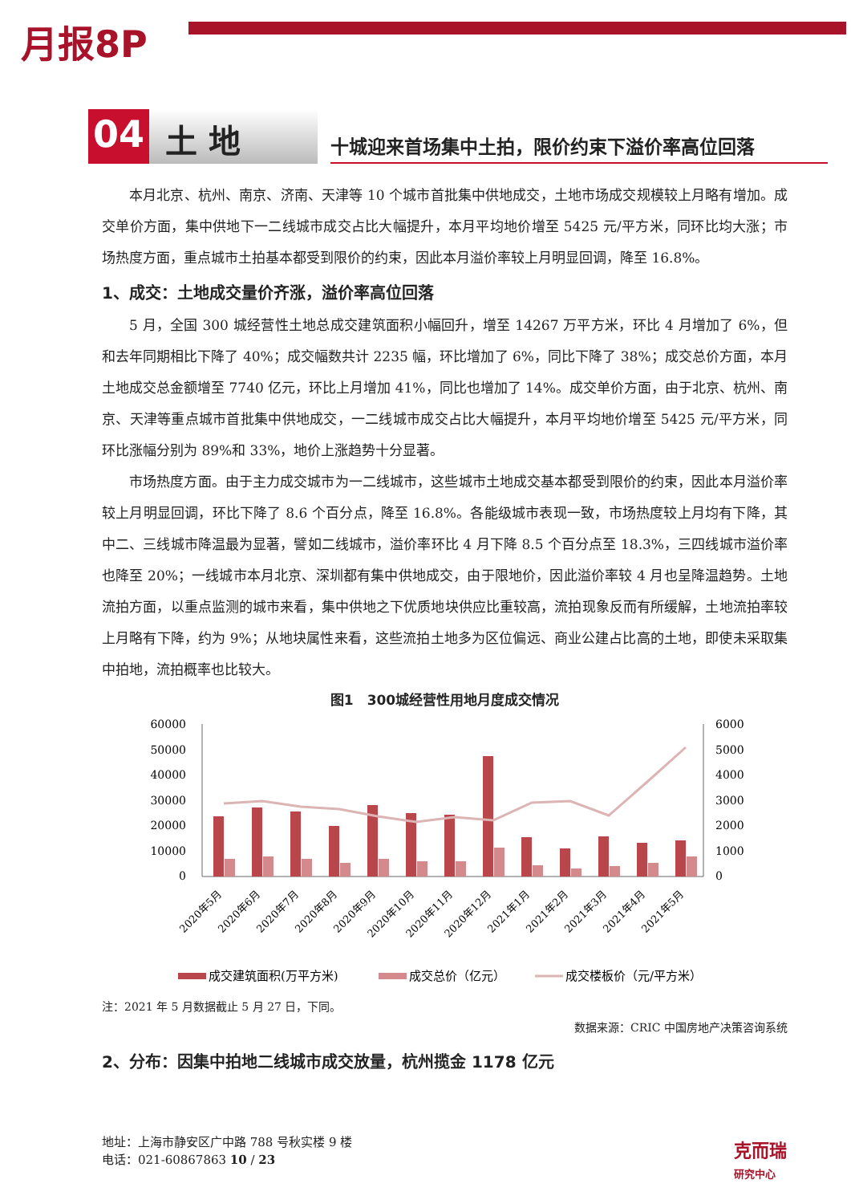月报8P
04
土 地
十城迎来首场集中土拍，限价约束下溢价率高位回落
本月北京、杭州、南京、济南、天津等 10 个城市首批集中供地成交，土地市场成交规模较上月略有增加。成交单价方面，集中供地下一二线城市成交占比大幅提升，本月平均地价增至 5425 元/平方米，同环比均大涨；市场热度方面，重点城市土拍基本都受到限价的约束，因此本月溢价率较上月明显回调，降至 16.8%。
1、成交：土地成交量价齐涨，溢价率高位回落
5 月，全国 300 城经营性土地总成交建筑面积小幅回升，增至 14267 万平方米，环比 4 月增加了 6%，但和去年同期相比下降了 40%；成交幅数共计 2235 幅，环比增加了 6%，同比下降了 38%；成交总价方面，本月土地成交总金额增至 7740 亿元，环比上月增加 41%，同比也增加了 14%。成交单价方面，由于北京、杭州、南京、天津等重点城市首批集中供地成交，一二线城市成交占比大幅提升，本月平均地价增至 5425 元/平方米，同环比涨幅分别为 89%和 33%，地价上涨趋势十分显著。
市场热度方面。由于主力成交城市为一二线城市，这些城市土地成交基本都受到限价的约束，因此本月溢价率较上月明显回调，环比下降了 8.6 个百分点，降至 16.8%。各能级城市表现一致，市场热度较上月均有下降，其中二、三线城市降温最为显著，譬如二线城市，溢价率环比 4 月下降 8.5 个百分点至 18.3%，三四线城市溢价率也降至 20%；一线城市本月北京、深圳都有集中供地成交，由于限地价，因此溢价率较 4 月也呈降温趋势。土地流拍方面，以重点监测的城市来看，集中供地之下优质地块供应比重较高，流拍现象反而有所缓解，土地流拍率较上月略有下降，约为 9%；从地块属性来看，这些流拍土地多为区位偏远、商业公建占比高的土地，即使未采取集中拍地，流拍概率也比较大。
图1　300城经营性用地月度成交情况
60000
50000
40000
30000
20000
10000
0
6000
5000
4000
3000
2000
1000
0
2020年5月
2020年6月
2020年7月
2020年8月
2020年9月
2020年10月
2020年11月
2020年12月
2021年1月
2021年2月
2021年3月
2021年4月
2021年5月
成交建筑面积(万平方米)
成交总价（亿元）
成交楼板价（元/平方米）
注：2021 年 5 月数据截止 5 月 27 日，下同。
数据来源：CRIC 中国房地产决策咨询系统
2、分布：因集中拍地二线城市成交放量，杭州揽金 1178 亿元
地址：上海市静安区广中路 788 号秋实楼 9 楼
电话：021-60867863 10 / 23
克而瑞
研究中心